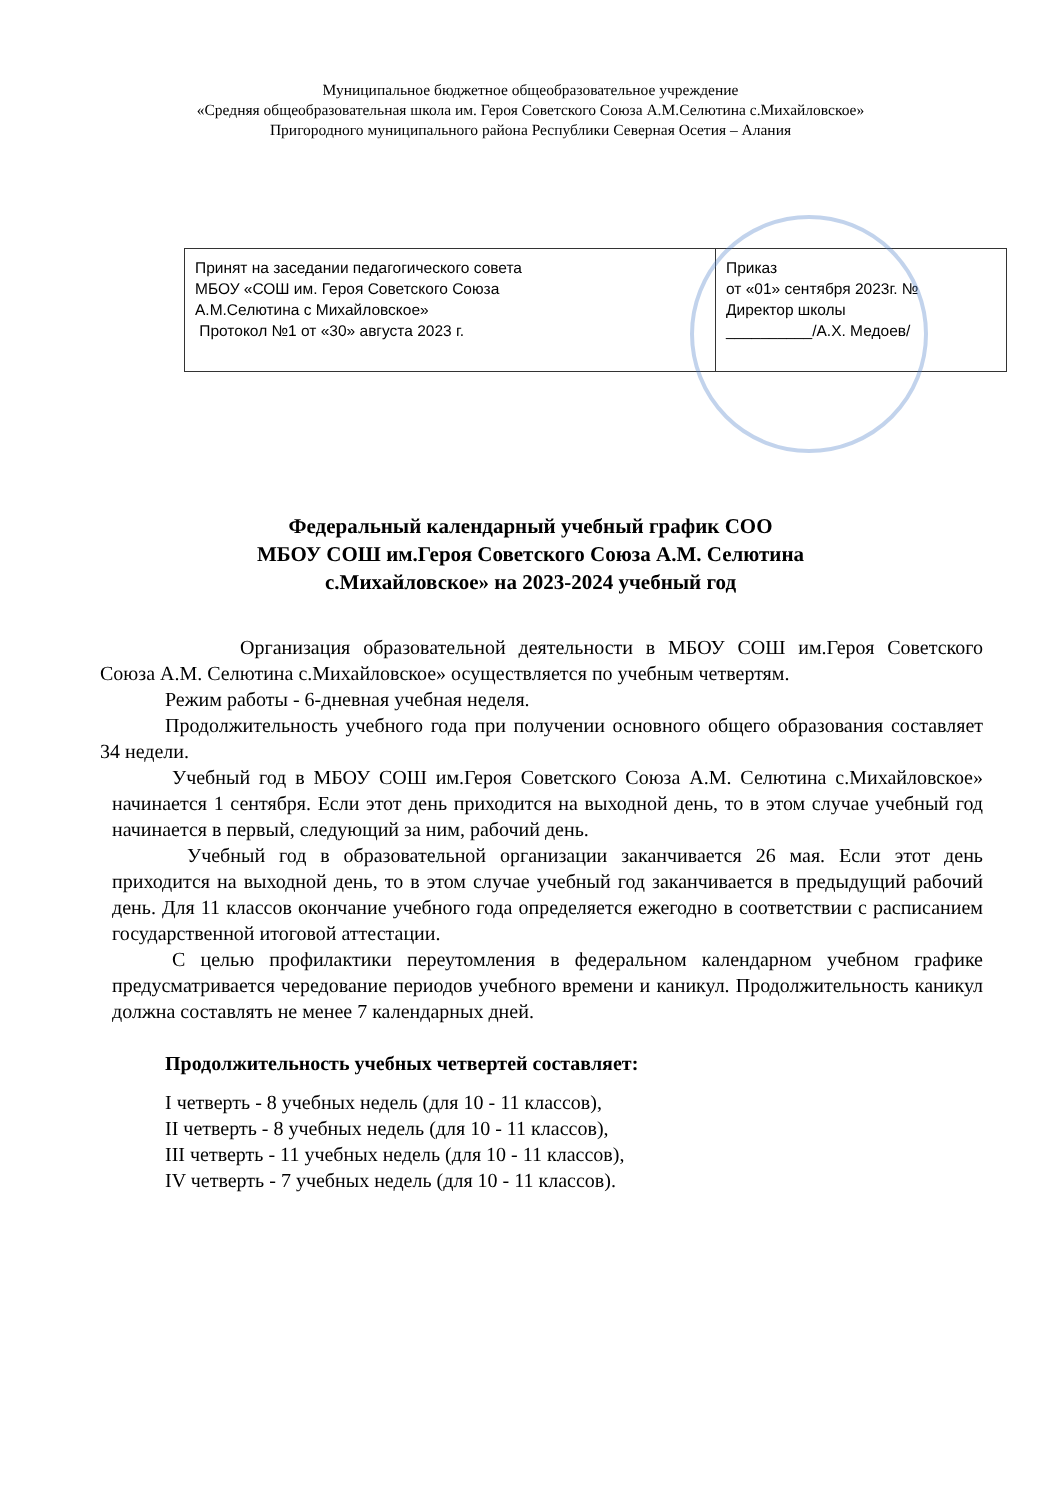Муниципальное бюджетное общеобразовательное учреждение
«Средняя общеобразовательная школа им. Героя Советского Союза А.М.Селютина с.Михайловское»
Пригородного муниципального района Республики Северная Осетия – Алания
| Принят на заседании педагогического совета МБОУ «СОШ им. Героя Советского Союза А.М.Селютина с Михайловское» Протокол №1 от «30» августа 2023 г. | Приказ от «01» сентября 2023г. № Директор школы __________/А.Х. Медоев/ |
Федеральный календарный учебный график СОО
МБОУ СОШ им.Героя Советского Союза А.М. Селютина
с.Михайловское» на 2023-2024 учебный год
Организация образовательной деятельности в МБОУ СОШ им.Героя Советского Союза А.М. Селютина с.Михайловское» осуществляется по учебным четвертям.
Режим работы - 6-дневная учебная неделя.
Продолжительность учебного года при получении основного общего образования составляет 34 недели.
Учебный год в МБОУ СОШ им.Героя Советского Союза А.М. Селютина с.Михайловское» начинается 1 сентября. Если этот день приходится на выходной день, то в этом случае учебный год начинается в первый, следующий за ним, рабочий день.
Учебный год в образовательной организации заканчивается 26 мая. Если этот день приходится на выходной день, то в этом случае учебный год заканчивается в предыдущий рабочий день. Для 11 классов окончание учебного года определяется ежегодно в соответствии с расписанием государственной итоговой аттестации.
С целью профилактики переутомления в федеральном календарном учебном графике предусматривается чередование периодов учебного времени и каникул. Продолжительность каникул должна составлять не менее 7 календарных дней.
Продолжительность учебных четвертей составляет:
I четверть - 8 учебных недель (для 10 - 11 классов),
II четверть - 8 учебных недель (для 10 - 11 классов),
III четверть - 11 учебных недель (для 10 - 11 классов),
IV четверть - 7 учебных недель (для 10 - 11 классов).